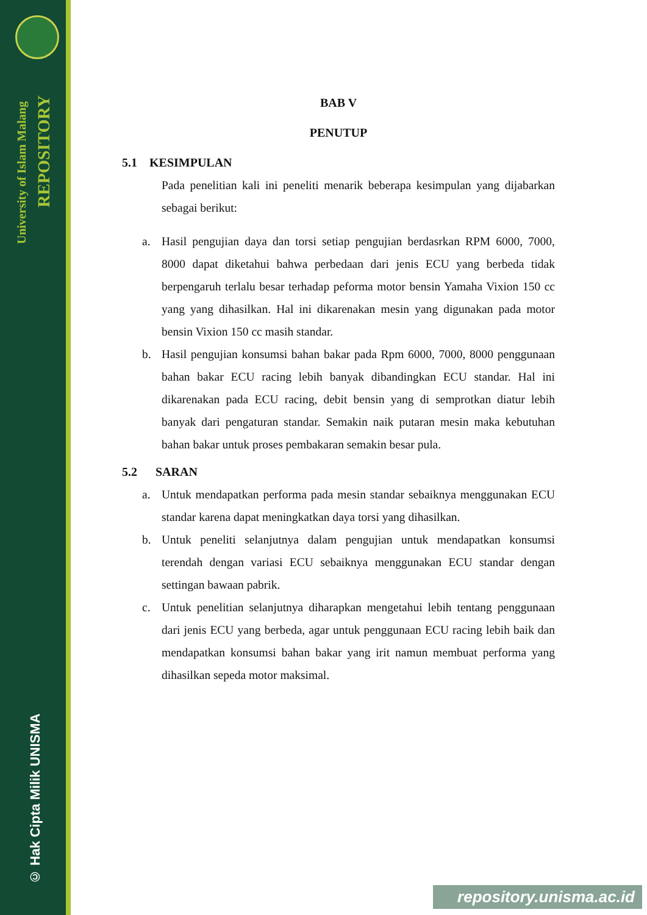University of Islam Malang
REPOSITORY
© Hak Cipta Milik UNISMA
BAB V
PENUTUP
5.1 KESIMPULAN
Pada penelitian kali ini peneliti menarik beberapa kesimpulan yang dijabarkan sebagai berikut:
a. Hasil pengujian daya dan torsi setiap pengujian berdasrkan RPM 6000, 7000, 8000 dapat diketahui bahwa perbedaan dari jenis ECU yang berbeda tidak berpengaruh terlalu besar terhadap peforma motor bensin Yamaha Vixion 150 cc yang yang dihasilkan. Hal ini dikarenakan mesin yang digunakan pada motor bensin Vixion 150 cc masih standar.
b. Hasil pengujian konsumsi bahan bakar pada Rpm 6000, 7000, 8000 penggunaan bahan bakar ECU racing lebih banyak dibandingkan ECU standar. Hal ini dikarenakan pada ECU racing, debit bensin yang di semprotkan diatur lebih banyak dari pengaturan standar. Semakin naik putaran mesin maka kebutuhan bahan bakar untuk proses pembakaran semakin besar pula.
5.2 SARAN
a. Untuk mendapatkan performa pada mesin standar sebaiknya menggunakan ECU standar karena dapat meningkatkan daya torsi yang dihasilkan.
b. Untuk peneliti selanjutnya dalam pengujian untuk mendapatkan konsumsi terendah dengan variasi ECU sebaiknya menggunakan ECU standar dengan settingan bawaan pabrik.
c. Untuk penelitian selanjutnya diharapkan mengetahui lebih tentang penggunaan dari jenis ECU yang berbeda, agar untuk penggunaan ECU racing lebih baik dan mendapatkan konsumsi bahan bakar yang irit namun membuat performa yang dihasilkan sepeda motor maksimal.
repository.unisma.ac.id